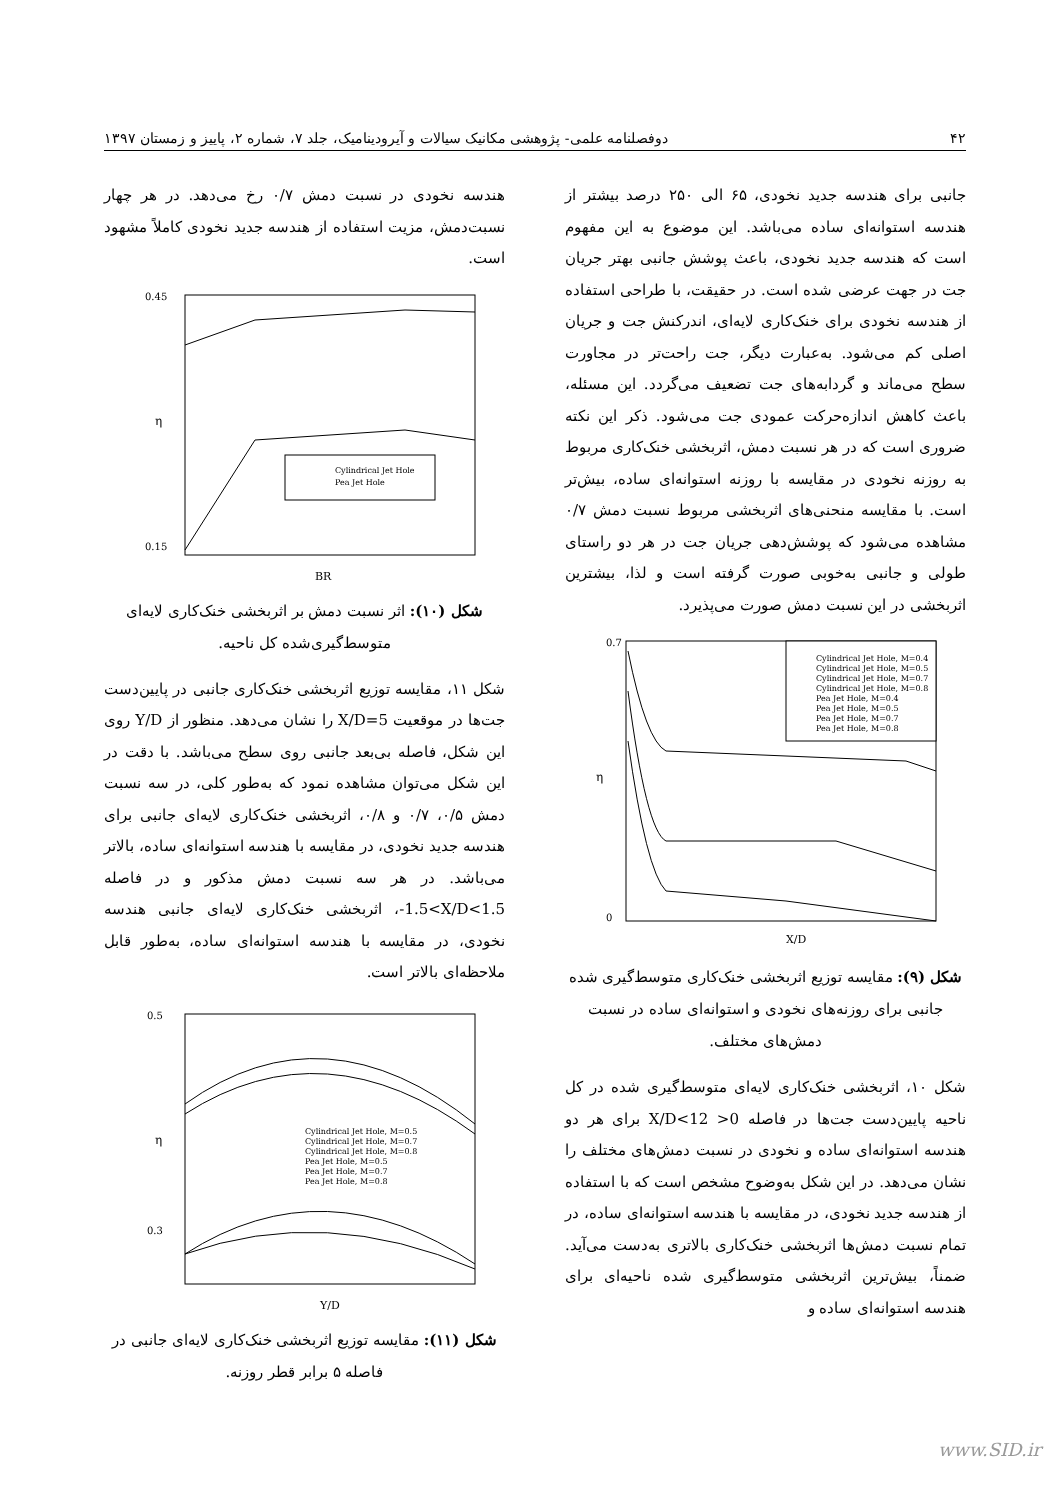۴۲ دوفصلنامه علمی- پژوهشی مکانیک سیالات و آیرودینامیک، جلد ۷، شماره ۲، پاییز و زمستان ۱۳۹۷
جانبی برای هندسه جدید نخودی، ۶۵ الی ۲۵۰ درصد بیشتر از هندسه استوانه‌ای ساده می‌باشد. این موضوع به این مفهوم است که هندسه جدید نخودی، باعث پوشش جانبی بهتر جریان جت در جهت عرضی شده است. در حقیقت، با طراحی استفاده از هندسه نخودی برای خنک‌کاری لایه‌ای، اندرکنش جت و جریان اصلی کم می‌شود. به‌عبارت دیگر، جت راحت‌تر در مجاورت سطح می‌ماند و گردابه‌های جت تضعیف می‌گردد. این مسئله، باعث کاهش اندازه‌حرکت عمودی جت می‌شود. ذکر این نکته ضروری است که در هر نسبت دمش، اثربخشی خنک‌کاری مربوط به روزنه نخودی در مقایسه با روزنه استوانه‌ای ساده، بیش‌تر است. با مقایسه منحنی‌های اثربخشی مربوط نسبت دمش ۰/۷ مشاهده می‌شود که پوشش‌دهی جریان جت در هر دو راستای طولی و جانبی به‌خوبی صورت گرفته است و لذا، بیشترین اثربخشی در این نسبت دمش صورت می‌پذیرد.
η
X/D
0.7
0
Cylindrical Jet Hole, M=0.4
Cylindrical Jet Hole, M=0.5
Cylindrical Jet Hole, M=0.7
Cylindrical Jet Hole, M=0.8
Pea Jet Hole, M=0.4
Pea Jet Hole, M=0.5
Pea Jet Hole, M=0.7
Pea Jet Hole, M=0.8
شکل (۹): مقایسه توزیع اثربخشی خنک‌کاری متوسط‌گیری شده جانبی برای روزنه‌های نخودی و استوانه‌ای ساده در نسبت دمش‌های مختلف.
شکل ۱۰، اثربخشی خنک‌کاری لایه‌ای متوسط‌گیری شده در کل ناحیه پایین‌دست جت‌ها در فاصله 0< X/D<12 برای هر دو هندسه استوانه‌ای ساده و نخودی در نسبت دمش‌های مختلف را نشان می‌دهد. در این شکل به‌وضوح مشخص است که با استفاده از هندسه جدید نخودی، در مقایسه با هندسه استوانه‌ای ساده، در تمام نسبت دمش‌ها اثربخشی خنک‌کاری بالاتری به‌دست می‌آید. ضمناً، بیش‌ترین اثربخشی متوسط‌گیری شده ناحیه‌ای برای هندسه استوانه‌ای ساده و
هندسه نخودی در نسبت دمش ۰/۷ رخ می‌دهد. در هر چهار نسبت‌دمش، مزیت استفاده از هندسه جدید نخودی کاملاً مشهود است.
0.45
0.15
η
BR
Cylindrical Jet Hole
Pea Jet Hole
شکل (۱۰): اثر نسبت دمش بر اثربخشی خنک‌کاری لایه‌ای متوسط‌گیری‌شده کل ناحیه.
شکل ۱۱، مقایسه توزیع اثربخشی خنک‌کاری جانبی در پایین‌دست جت‌ها در موقعیت X/D=5 را نشان می‌دهد. منظور از Y/D روی این شکل، فاصله بی‌بعد جانبی روی سطح می‌باشد. با دقت در این شکل می‌توان مشاهده نمود که به‌طور کلی، در سه نسبت دمش ۰/۵، ۰/۷ و ۰/۸، اثربخشی خنک‌کاری لایه‌ای جانبی برای هندسه جدید نخودی، در مقایسه با هندسه استوانه‌ای ساده، بالاتر می‌باشد. در هر سه نسبت دمش مذکور و در فاصله ‎-1.5<X/D<1.5، اثربخشی خنک‌کاری لایه‌ای جانبی هندسه نخودی، در مقایسه با هندسه استوانه‌ای ساده، به‌طور قابل ملاحظه‌ای بالاتر است.
0.5
0.3
η
Y/D
Cylindrical Jet Hole, M=0.5
Cylindrical Jet Hole, M=0.7
Cylindrical Jet Hole, M=0.8
Pea Jet Hole, M=0.5
Pea Jet Hole, M=0.7
Pea Jet Hole, M=0.8
شکل (۱۱): مقایسه توزیع اثربخشی خنک‌کاری لایه‌ای جانبی در فاصله ۵ برابر قطر روزنه.
www.SID.ir